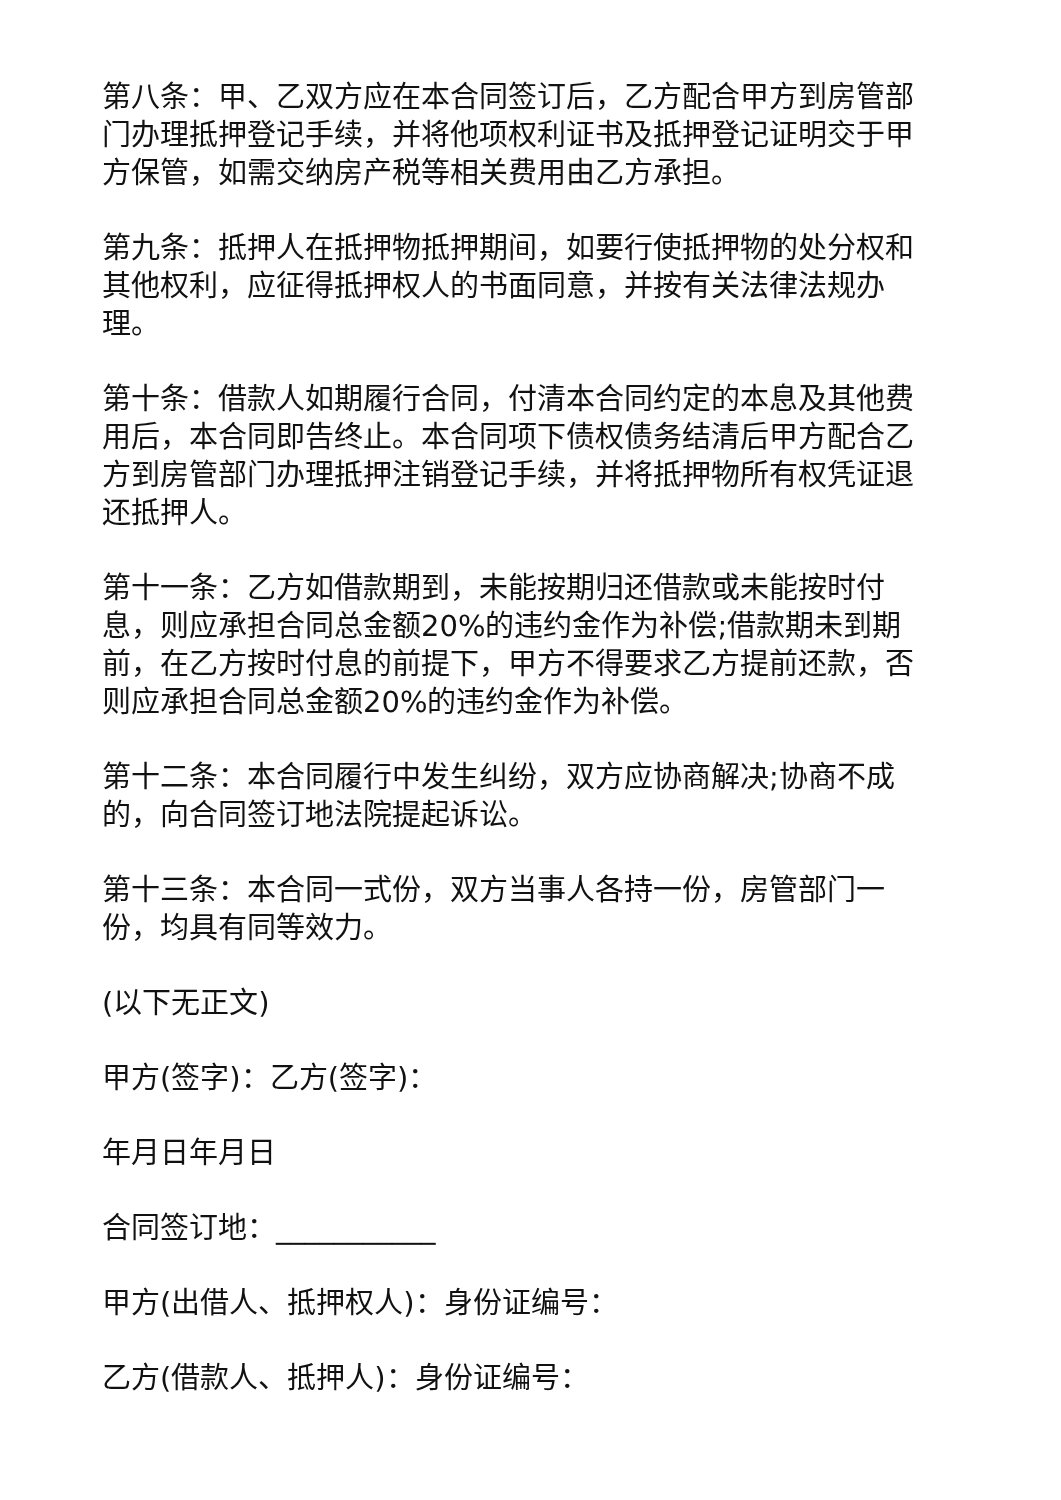第八条：甲、乙双方应在本合同签订后，乙方配合甲方到房管部门办理抵押登记手续，并将他项权利证书及抵押登记证明交于甲方保管，如需交纳房产税等相关费用由乙方承担。
第九条：抵押人在抵押物抵押期间，如要行使抵押物的处分权和其他权利，应征得抵押权人的书面同意，并按有关法律法规办理。
第十条：借款人如期履行合同，付清本合同约定的本息及其他费用后，本合同即告终止。本合同项下债权债务结清后甲方配合乙方到房管部门办理抵押注销登记手续，并将抵押物所有权凭证退还抵押人。
第十一条：乙方如借款期到，未能按期归还借款或未能按时付息，则应承担合同总金额20%的违约金作为补偿;借款期未到期前，在乙方按时付息的前提下，甲方不得要求乙方提前还款，否则应承担合同总金额20%的违约金作为补偿。
第十二条：本合同履行中发生纠纷，双方应协商解决;协商不成的，向合同签订地法院提起诉讼。
第十三条：本合同一式份，双方当事人各持一份，房管部门一份，均具有同等效力。
(以下无正文)
甲方(签字)：乙方(签字)：
年月日年月日
合同签订地：___________
甲方(出借人、抵押权人)：身份证编号：
乙方(借款人、抵押人)：身份证编号：